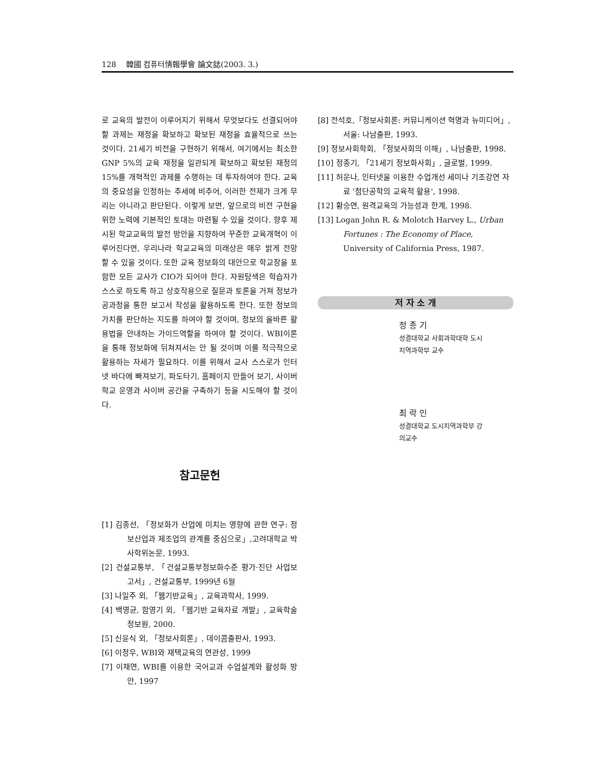128 韓國 컴퓨터情報學會 論文誌(2003. 3.)
로 교육의 발전이 이루어지기 위해서 무엇보다도 선결되어야 할 과제는 재정을 확보하고 확보된 재정을 효율적으로 쓰는 것이다. 21세기 비전을 구현하기 위해서, 여기에서는 최소한 GNP 5%의 교육 재정을 일관되게 확보하고 확보된 재정의 15%를 개혁적인 과제를 수행하는 데 투자하여야 한다. 교육의 중요성을 인정하는 추세에 비추어, 이러한 전제가 크게 무리는 아니라고 판단된다. 이렇게 보면, 앞으로의 비전 구현을 위한 노력에 기본적인 토대는 마련될 수 있을 것이다. 향후 제시된 학교교육의 발전 방안을 지향하여 꾸준한 교육개혁이 이루어진다면, 우리나라 학교교육의 미래상은 매우 밝게 전망 할 수 있을 것이다. 또한 교육 정보화의 대안으로 학교장을 포함한 모든 교사가 CIO가 되어야 한다. 자원탐색은 학습자가 스스로 하도록 하고 상호작용으로 질문과 토론을 거쳐 정보가공과정을 통한 보고서 작성을 활용하도록 한다. 또한 정보의 가치를 판단하는 지도를 하여야 할 것이며, 정보의 올바른 활용법을 안내하는 가이드역할을 하여야 할 것이다. WBI이론을 통해 정보화에 뒤쳐져서는 안 될 것이며 이를 적극적으로 활용하는 자세가 필요하다. 이를 위해서 교사 스스로가 인터넷 바다에 빠져보기, 파도타기, 홈페이지 만들어 보기, 사이버 학교 운영과 사이버 공간을 구축하기 등을 시도해야 할 것이다.
참고문헌
[1] 김종선, 「정보화가 산업에 미치는 영향에 관한 연구: 정보산업과 제조업의 관계를 중심으로」,고려대학교 박사학위논문, 1993.
[2] 건설교통부, 「건설교통부정보화수준 평가·진단 사업보고서」, 건설교통부, 1999년 6월
[3] 나일주 외, 「웹기반교육」, 교육과학사, 1999.
[4] 백영균, 함영기 외, 「웹기반 교육자료 개발」, 교육학술정보원, 2000.
[5] 신윤식 외, 「정보사회론」, 데이콤출판사, 1993.
[6] 이정우, WBI와 재택교육의 연관성, 1999
[7] 이채연, WBI를 이용한 국어교과 수업설계와 활성화 방안, 1997
[8] 전석호,「정보사회론: 커뮤니케이션 혁명과 뉴미디어」,서울: 나남출판, 1993.
[9] 정보사회학회, 「정보사회의 이해」, 나남출판, 1998.
[10] 정종기, 「21세기 정보화사회」, 글로벌, 1999.
[11] 허운나, 인터넷을 이용한 수업개선 세미나 기조강연 자료 '첨단공학의 교육적 활용', 1998.
[12] 황승연, 원격교육의 가능성과 한계, 1998.
[13] Logan John R. & Molotch Harvey L., Urban Fortunes : The Economy of Place, University of California Press, 1987.
저 자 소 개
정 종 기
성결대학교 사회과학대학 도시
지역과학부 교수
최 락 인
성결대학교 도시지역과학부 강
의교수